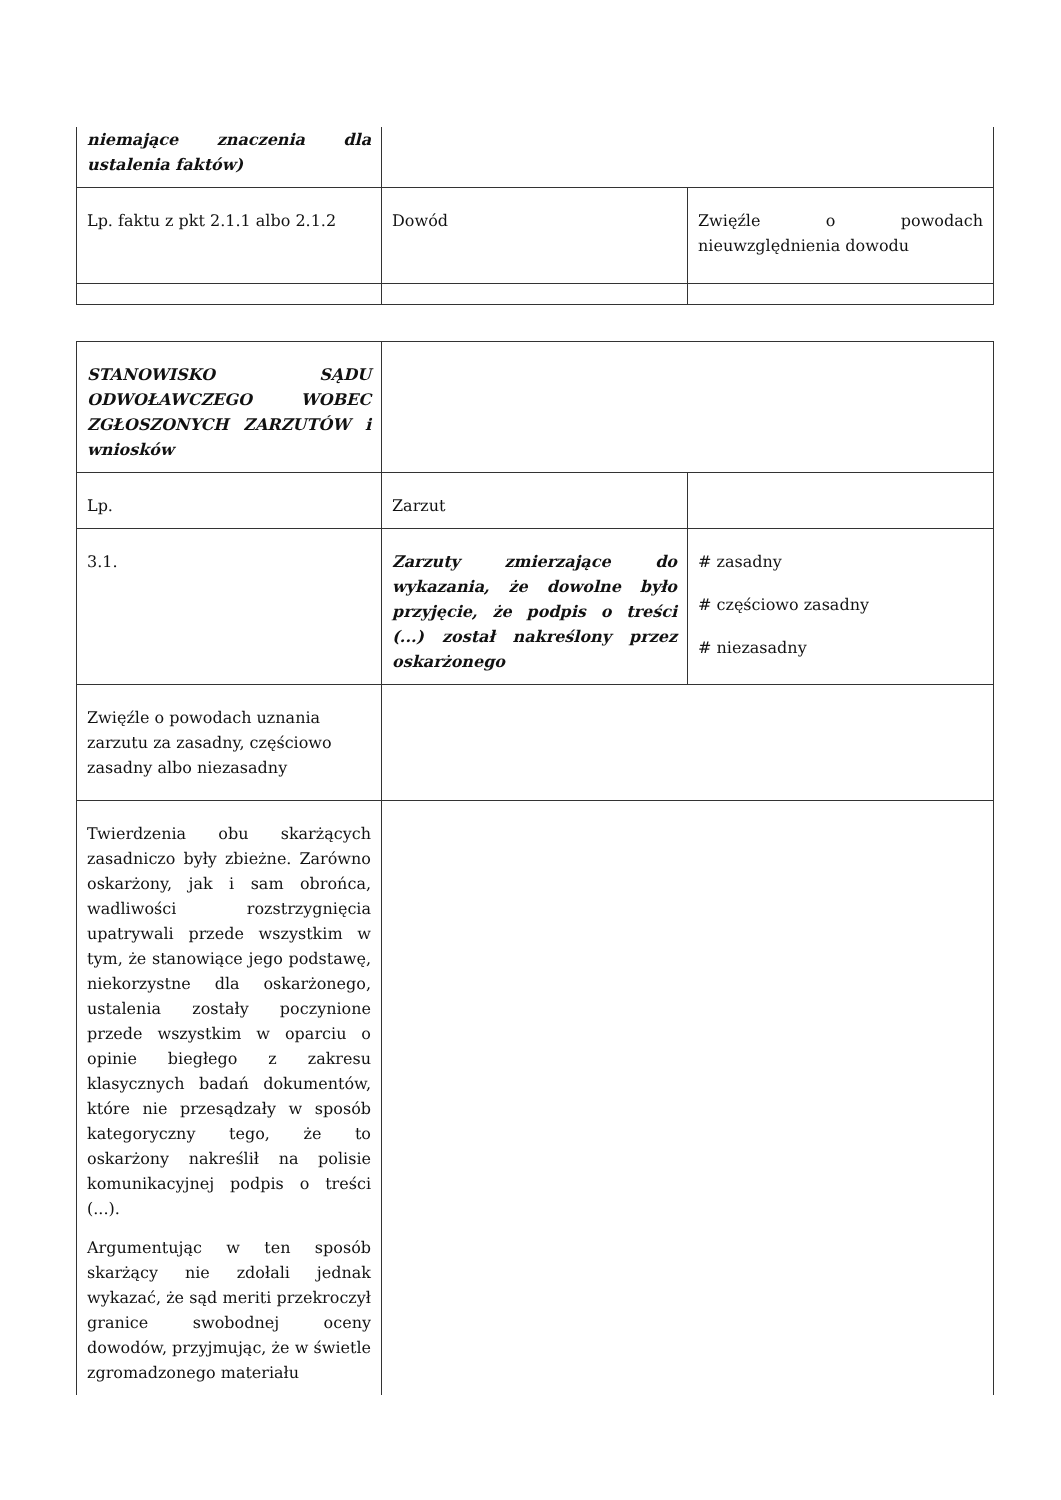| niemające znaczenia dla ustalenia faktów) | | |
| Lp. faktu z pkt 2.1.1 albo 2.1.2 | Dowód | Zwięźle o powodach nieuwzględnienia dowodu |
| STANOWISKO SĄDU ODWOŁAWCZEGO WOBEC ZGŁOSZONYCH ZARZUTÓW i wniosków | | |
| Lp. | Zarzut | |
| 3.1. | Zarzuty zmierzające do wykazania, że dowolne było przyjęcie, że podpis o treści (...) został nakreślony przez oskarżonego | # zasadny # częściowo zasadny # niezasadny |
| Zwięźle o powodach uznania zarzutu za zasadny, częściowo zasadny albo niezasadny | | |
| Twierdzenia obu skarżących zasadniczo były zbieżne. Zarówno oskarżony, jak i sam obrońca, wadliwości rozstrzygnięcia upatrywali przede wszystkim w tym, że stanowiące jego podstawę, niekorzystne dla oskarżonego, ustalenia zostały poczynione przede wszystkim w oparciu o opinie biegłego z zakresu klasycznych badań dokumentów, które nie przesądzały w sposób kategoryczny tego, że to oskarżony nakreślił na polisie komunikacyjnej podpis o treści (...). Argumentując w ten sposób skarżący nie zdołali jednak wykazać, że sąd meriti przekroczył granice swobodnej oceny dowodów, przyjmując, że w świetle zgromadzonego materiału | | |